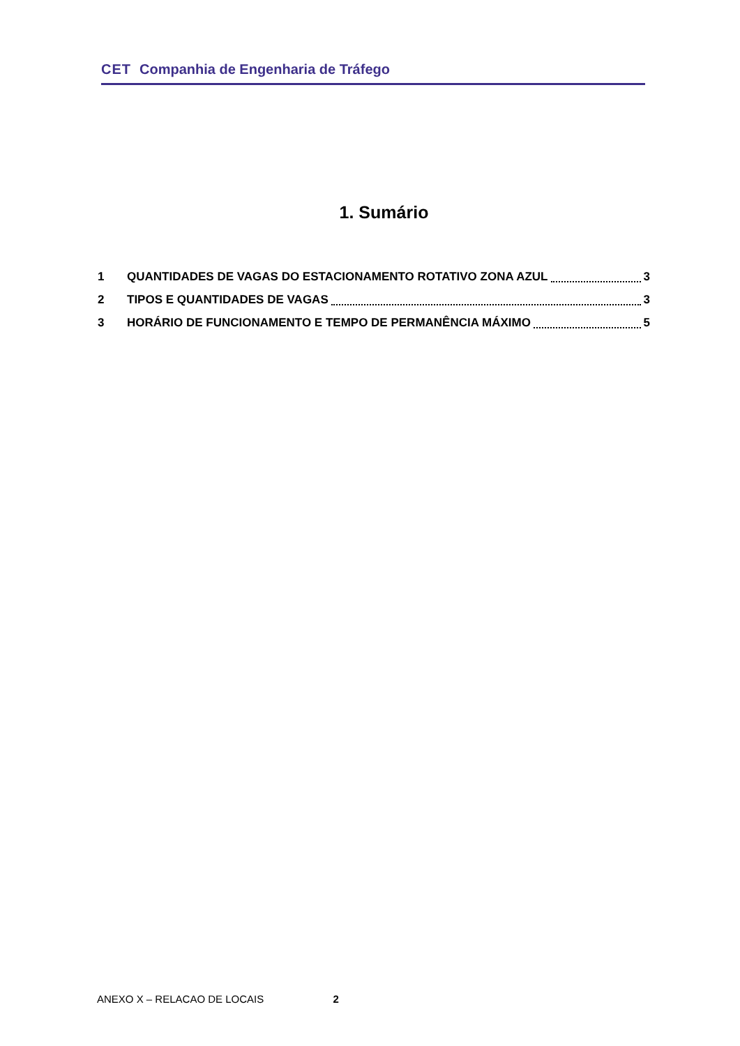CET Companhia de Engenharia de Tráfego
1. Sumário
1 QUANTIDADES DE VAGAS DO ESTACIONAMENTO ROTATIVO ZONA AZUL 3
2 TIPOS E QUANTIDADES DE VAGAS 3
3 HORÁRIO DE FUNCIONAMENTO E TEMPO DE PERMANÊNCIA MÁXIMO 5
ANEXO X – RELACAO DE LOCAIS 2